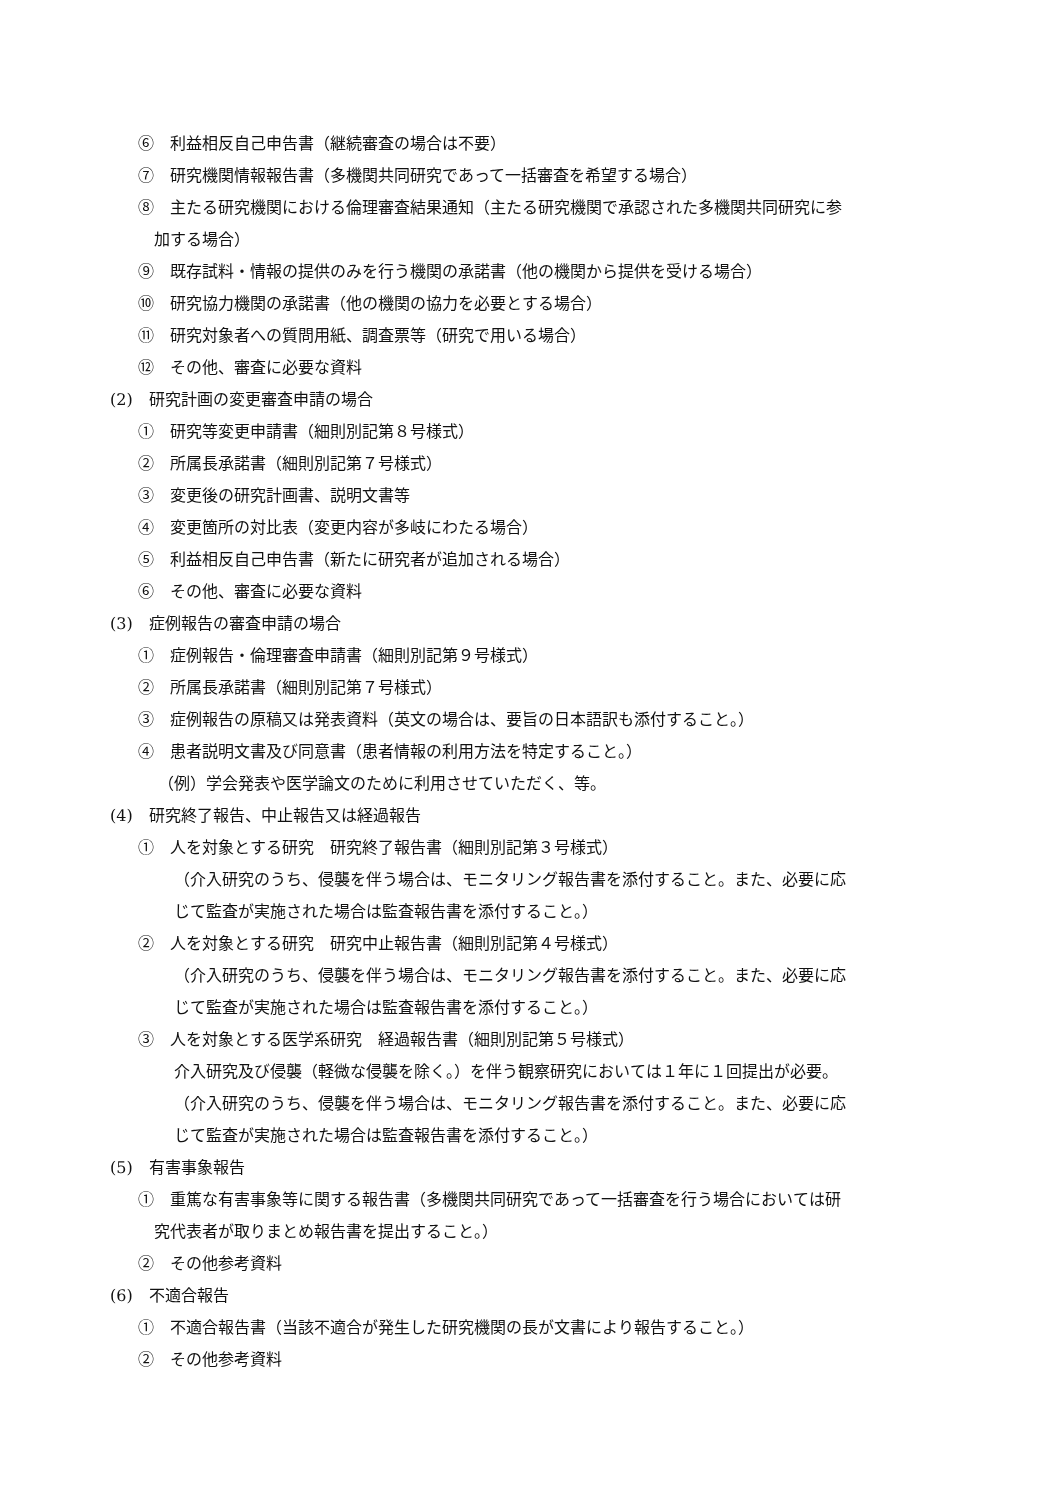⑥　利益相反自己申告書（継続審査の場合は不要）
⑦　研究機関情報報告書（多機関共同研究であって一括審査を希望する場合）
⑧　主たる研究機関における倫理審査結果通知（主たる研究機関で承認された多機関共同研究に参
　加する場合）
⑨　既存試料・情報の提供のみを行う機関の承諾書（他の機関から提供を受ける場合）
⑩　研究協力機関の承諾書（他の機関の協力を必要とする場合）
⑪　研究対象者への質問用紙、調査票等（研究で用いる場合）
⑫　その他、審査に必要な資料
(2)　研究計画の変更審査申請の場合
①　研究等変更申請書（細則別記第８号様式）
②　所属長承諾書（細則別記第７号様式）
③　変更後の研究計画書、説明文書等
④　変更箇所の対比表（変更内容が多岐にわたる場合）
⑤　利益相反自己申告書（新たに研究者が追加される場合）
⑥　その他、審査に必要な資料
(3)　症例報告の審査申請の場合
①　症例報告・倫理審査申請書（細則別記第９号様式）
②　所属長承諾書（細則別記第７号様式）
③　症例報告の原稿又は発表資料（英文の場合は、要旨の日本語訳も添付すること。）
④　患者説明文書及び同意書（患者情報の利用方法を特定すること。）
（例）学会発表や医学論文のために利用させていただく、等。
(4)　研究終了報告、中止報告又は経過報告
①　人を対象とする研究　研究終了報告書（細則別記第３号様式）
（介入研究のうち、侵襲を伴う場合は、モニタリング報告書を添付すること。また、必要に応
じて監査が実施された場合は監査報告書を添付すること。）
②　人を対象とする研究　研究中止報告書（細則別記第４号様式）
（介入研究のうち、侵襲を伴う場合は、モニタリング報告書を添付すること。また、必要に応
じて監査が実施された場合は監査報告書を添付すること。）
③　人を対象とする医学系研究　経過報告書（細則別記第５号様式）
介入研究及び侵襲（軽微な侵襲を除く。）を伴う観察研究においては１年に１回提出が必要。
（介入研究のうち、侵襲を伴う場合は、モニタリング報告書を添付すること。また、必要に応
じて監査が実施された場合は監査報告書を添付すること。）
(5)　有害事象報告
①　重篤な有害事象等に関する報告書（多機関共同研究であって一括審査を行う場合においては研
　究代表者が取りまとめ報告書を提出すること。）
②　その他参考資料
(6)　不適合報告
①　不適合報告書（当該不適合が発生した研究機関の長が文書により報告すること。）
②　その他参考資料